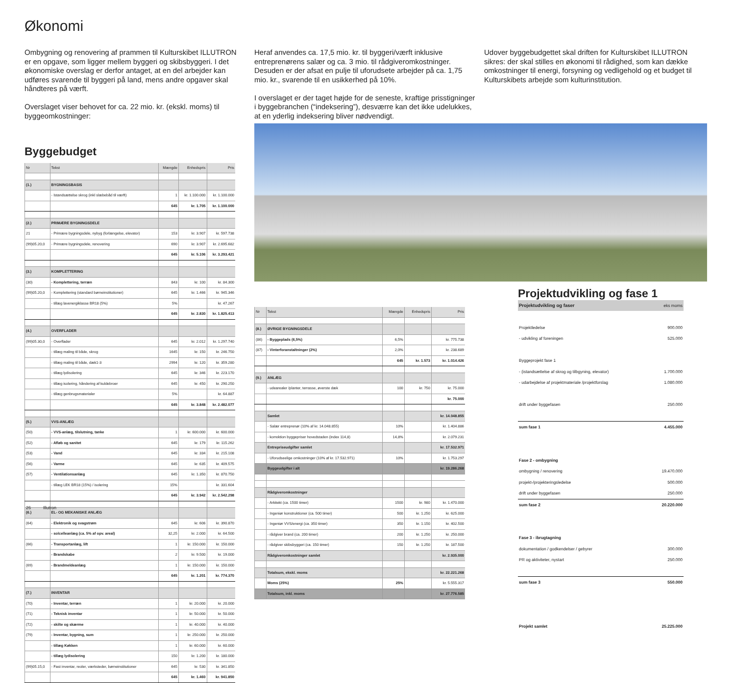Økonomi
Ombygning og renovering af prammen til Kulturskibet ILLUTRON er en opgave, som ligger mellem byggeri og skibsbyggeri. I det økonomiske overslag er derfor antaget, at en del arbejder kan udføres svarende til byggeri på land, mens andre opgaver skal håndteres på værft.
Overslaget viser behovet for ca. 22 mio. kr. (ekskl. moms) til byggeomkostninger:
Heraf anvendes ca. 17,5 mio. kr. til byggeri/værft inklusive entreprenørens salær og ca. 3 mio. til rådgiveromkostninger. Desuden er der afsat en pulje til uforudsete arbejder på ca. 1,75 mio. kr., svarende til en usikkerhed på 10%.
I overslaget er der taget højde for de seneste, kraftige prisstigninger i byggebranchen (“indeksering”), desværre kan det ikke udelukkes, at en yderlig indeksering bliver nødvendigt.
Udover byggebudgettet skal driften for Kulturskibet ILLUTRON sikres: der skal stilles en økonomi til rådighed, som kan dække omkostninger til energi, forsyning og vedligehold og et budget til Kulturskibets arbejde som kulturinstitution.
Byggebudget
| Nr | Tekst | Mængde | Enhedspris | Pris |
| --- | --- | --- | --- | --- |
| (1.) | BYGNINGSBASIS | | | |
| | - Istandsættelse skrog (inkl slæbebåd til værft) | 1 | kr. 1.100.000 | kr. 1.100.000 |
| | | 645 | kr. 1.705 | kr. 1.100.000 |
| (2.) | PRIMÆRE BYGNINGSDELE | | | |
| 21 | - Primære bygningsdele, nybyg (forlængelse, elevator) | 153 | kr. 3.907 | kr. 597.738 |
| (99)05.20,0 | - Primære bygningsdele, renovering | 690 | kr. 3.907 | kr. 2.695.682 |
| | | 645 | kr. 5.106 | kr. 3.293.421 |
| (3.) | KOMPLETTERING | | | |
| (30) | - Komplettering, terræn | 843 | kr. 100 | kr. 84.300 |
| (99)05.20,0 | - Komplettering (standard børneinstitutioner) | 645 | kr. 1.466 | kr. 945.346 |
| | - tillæg lavenergiklasse BR18 (5%) | 5% | | kr. 47.267 |
| | | 645 | kr. 2.830 | kr. 1.825.413 |
| (4.) | OVERFLADER | | | |
| (99)05.30,0 | - Overflader | 645 | kr. 2.012 | kr. 1.297.740 |
| | - tillæg maling til både, skrog | 1645 | kr. 150 | kr. 246.750 |
| | - tillæg maling til både, dæk1-3 | 2994 | kr. 120 | kr. 359.280 |
| | - tillæg lydisolering | 645 | kr. 346 | kr. 223.170 |
| | - tillæg isolering, håndering af kuldebroer | 645 | kr. 450 | kr. 290.250 |
| | - tillæg genbrugsmaterialer | 5% | | kr. 64.887 |
| | | 645 | kr. 3.848 | kr. 2.482.077 |
| (5.) | VVS-ANLÆG | | | |
| (50) | - VVS-anlæg, tilslutning, tanke | 1 | kr. 600.000 | kr. 600.000 |
| (52) | - Afløb og sanitet | 645 | kr. 179 | kr. 115.262 |
| (53) | - Vand | 645 | kr. 334 | kr. 215.108 |
| (56) | - Varme | 645 | kr. 635 | kr. 409.575 |
| (57) | - Ventilationsanlæg | 645 | kr. 1.350 | kr. 870.750 |
| | - tillæg LEK BR18 (15%) / isolering | 15% | | kr. 331.604 |
| | | 645 | kr. 3.942 | kr. 2.542.298 |
| (6.) | EL- OG MEKANISKE ANLÆG | | | |
| (64) | - Elektronik og svagstrøm | 645 | kr. 606 | kr. 390.870 |
| | - solcelleanlæg (ca. 5% af opv. areal) | 32,25 | kr. 2.000 | kr. 64.500 |
| (66) | - Transportanlæg, lift | 1 | kr. 150.000 | kr. 150.000 |
| | - Brandskabe | 2 | kr. 9.500 | kr. 19.000 |
| (69) | - Brandmeldeanlæg | 1 | kr. 150.000 | kr. 150.000 |
| | | 645 | kr. 1.201 | kr. 774.370 |
| (7.) | INVENTAR | | | |
| (70) | - Inventar, terræn | 1 | kr. 20.000 | kr. 20.000 |
| (71) | - Teknisk inventar | 1 | kr. 50.000 | kr. 50.000 |
| (72) | - skilte og skærme | 1 | kr. 40.000 | kr. 40.000 |
| (79) | - Inventar, bygning, sum | 1 | kr. 250.000 | kr. 250.000 |
| | - tillæg Køkken | 1 | kr. 60.000 | kr. 60.000 |
| | - tillæg lydisolering | 150 | kr. 1.200 | kr. 180.000 |
| (99)05.15,0 | - Fast inventar, reoler, værksteder, børneinstitutioner | 645 | kr. 530 | kr. 341.850 |
| | | 645 | kr. 1.460 | kr. 941.850 |
| Nr | Tekst | Mængde | Enhedspris | Pris |
| --- | --- | --- | --- | --- |
| (8.) | ØVRIGE BYGNINGSDELE | | | |
| (86) | - Byggeplads (6,5%) | 6,5% | | kr. 775.738 |
| (87) | - Vinterforanstaltninger (2%) | 2,0% | | kr. 238.689 |
| | | 645 | kr. 1.573 | kr. 1.014.426 |
| (9.) | ANLÆG | | | |
| | - udearealer /planter, terrasse, øverste dæk | 100 | kr. 750 | kr. 75.000 |
| | | | | kr. 75.000 |
| | Samlet | | | kr. 14.048.855 |
| | - Salær entreprenør (10% af kr. 14.048.855) | 10% | | kr. 1.404.886 |
| | - korrektion byggepriser hovedstaden (index 114,8) | 14,8% | | kr. 2.079.231 |
| | Entrepriseudgifter samlet | | | kr. 17.532.971 |
| | - Uforudseelige omkostninger (10% af kr. 17.532.971) | 10% | | kr. 1.753.297 |
| | Byggeudgifter i alt | | | kr. 19.286.268 |
| | Rådgiveromkostninger | | | |
| | - Arkitekt (ca. 1500 timer) | 1500 | kr. 980 | kr. 1.470.000 |
| | - Ingeniør konstruktioner (ca. 500 timer) | 500 | kr. 1.250 | kr. 625.000 |
| | - Ingeniør VVS/energi (ca. 350 timer) | 350 | kr. 1.150 | kr. 402.500 |
| | - rådgiver brand (ca. 200 timer) | 200 | kr. 1.250 | kr. 250.000 |
| | - rådgiver skibsbyggeri (ca. 150 timer) | 150 | kr. 1.250 | kr. 187.500 |
| | Rådgiveromkostninger samlet | | | kr. 2.935.000 |
| | Totalsum, ekskl. moms | | | kr. 22.221.268 |
| | Moms (25%) | 25% | | kr. 5.555.317 |
| | Totalsum, inkl. moms | | | kr. 27.776.585 |
Projektudvikling og fase 1
| Projektudvikling og faser | eks moms |
| Projektledelse | 900.000 |
| - udvikling af foreningen | 525.000 |
| Byggeprojekt fase 1 | |
| - (istandsættelse af skrog og tilbgyning, elevator) | 1.700.000 |
| - udarbejdelse af projektmateriale /projektforslag | 1.080.000 |
| drift under byggefasen | 250.000 |
| sum fase 1 | 4.455.000 |
| Fase 2 - ombygning | |
| ombygning / renovering | 19.470.000 |
| projekt-/projekteringsledelse | 500.000 |
| drift under byggefasen | 250.000 |
| sum fase 2 | 20.220.000 |
| Fase 3 - ibrugtagning | |
| dokumentation / godkendelser / gebyrer | 300.000 |
| PR og aktiviteter, nystart | 250.000 |
| sum fase 3 | 550.000 |
| Projekt samlet | 25.225.000 |
26 Illutron